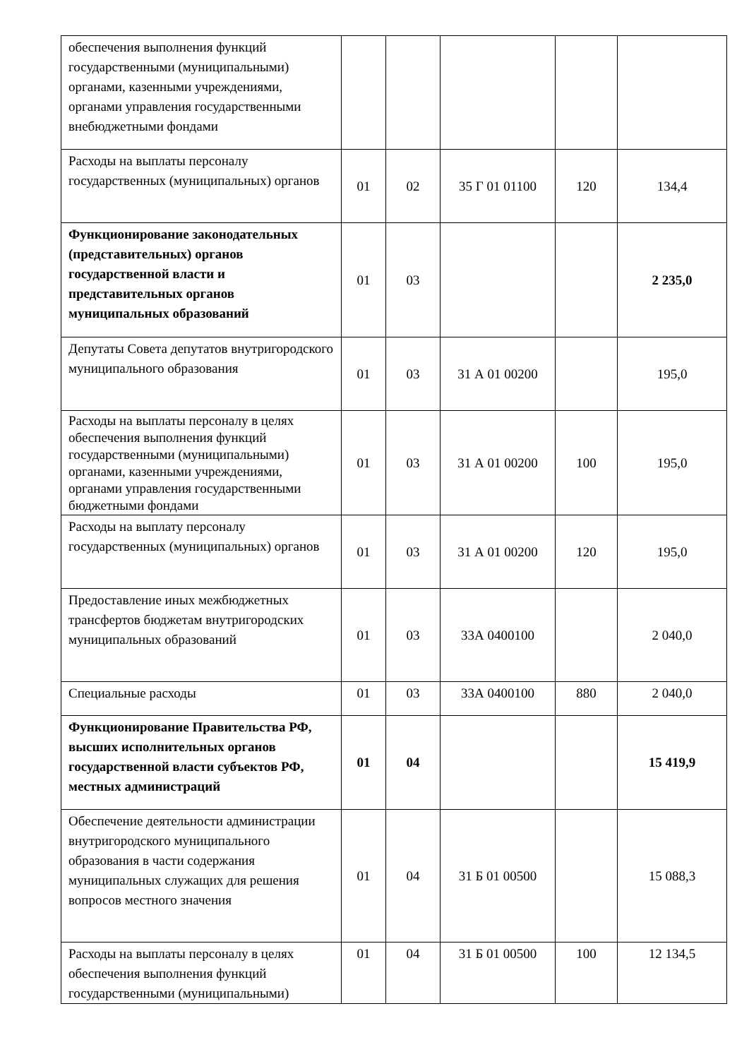| обеспечения выполнения функций государственными (муниципальными) органами, казенными учреждениями, органами управления государственными внебюджетными фондами | | | | | |
| Расходы на выплаты персоналу государственных (муниципальных) органов | 01 | 02 | 35 Г 01 01100 | 120 | 134,4 |
| Функционирование законодательных (представительных) органов государственной власти и представительных органов муниципальных образований | 01 | 03 | | | 2 235,0 |
| Депутаты Совета депутатов внутригородского муниципального образования | 01 | 03 | 31 А 01 00200 | | 195,0 |
| Расходы на выплаты персоналу в целях обеспечения выполнения функций государственными (муниципальными) органами, казенными учреждениями, органами управления государственными бюджетными фондами | 01 | 03 | 31 А 01 00200 | 100 | 195,0 |
| Расходы на выплату персоналу государственных (муниципальных) органов | 01 | 03 | 31 А 01 00200 | 120 | 195,0 |
| Предоставление иных межбюджетных трансфертов бюджетам внутригородских муниципальных образований | 01 | 03 | 33А 0400100 | | 2 040,0 |
| Специальные расходы | 01 | 03 | 33А 0400100 | 880 | 2 040,0 |
| Функционирование Правительства РФ, высших исполнительных органов государственной власти субъектов РФ, местных администраций | 01 | 04 | | | 15 419,9 |
| Обеспечение деятельности администрации внутригородского муниципального образования в части содержания муниципальных служащих для решения вопросов местного значения | 01 | 04 | 31 Б 01 00500 | | 15 088,3 |
| Расходы на выплаты персоналу в целях обеспечения выполнения функций государственными (муниципальными) | 01 | 04 | 31 Б 01 00500 | 100 | 12 134,5 |